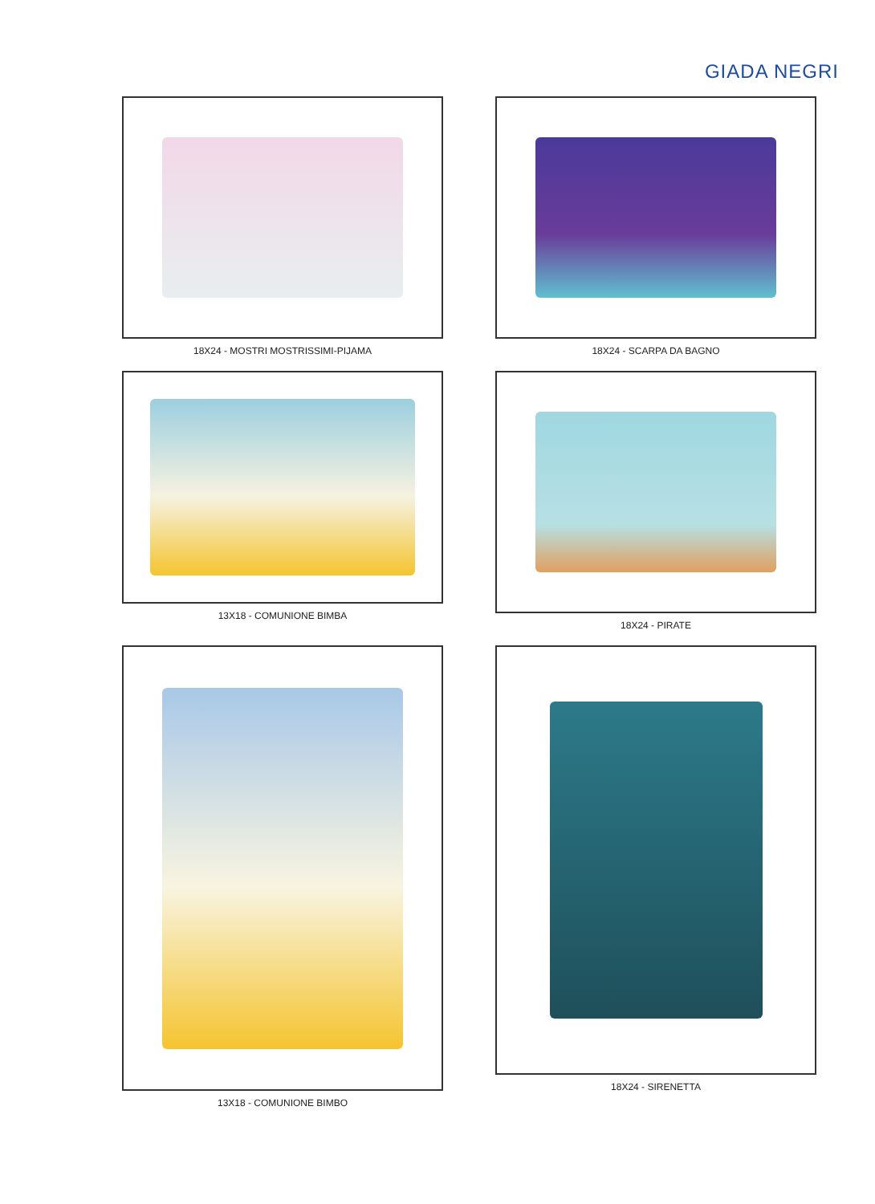GIADA NEGRI
18X24 - MOSTRI MOSTRISSIMI-PIJAMA
18X24 - SCARPA DA BAGNO
13X18 - COMUNIONE BIMBA
18X24 - PIRATE
13X18 - COMUNIONE BIMBO
18X24 - SIRENETTA